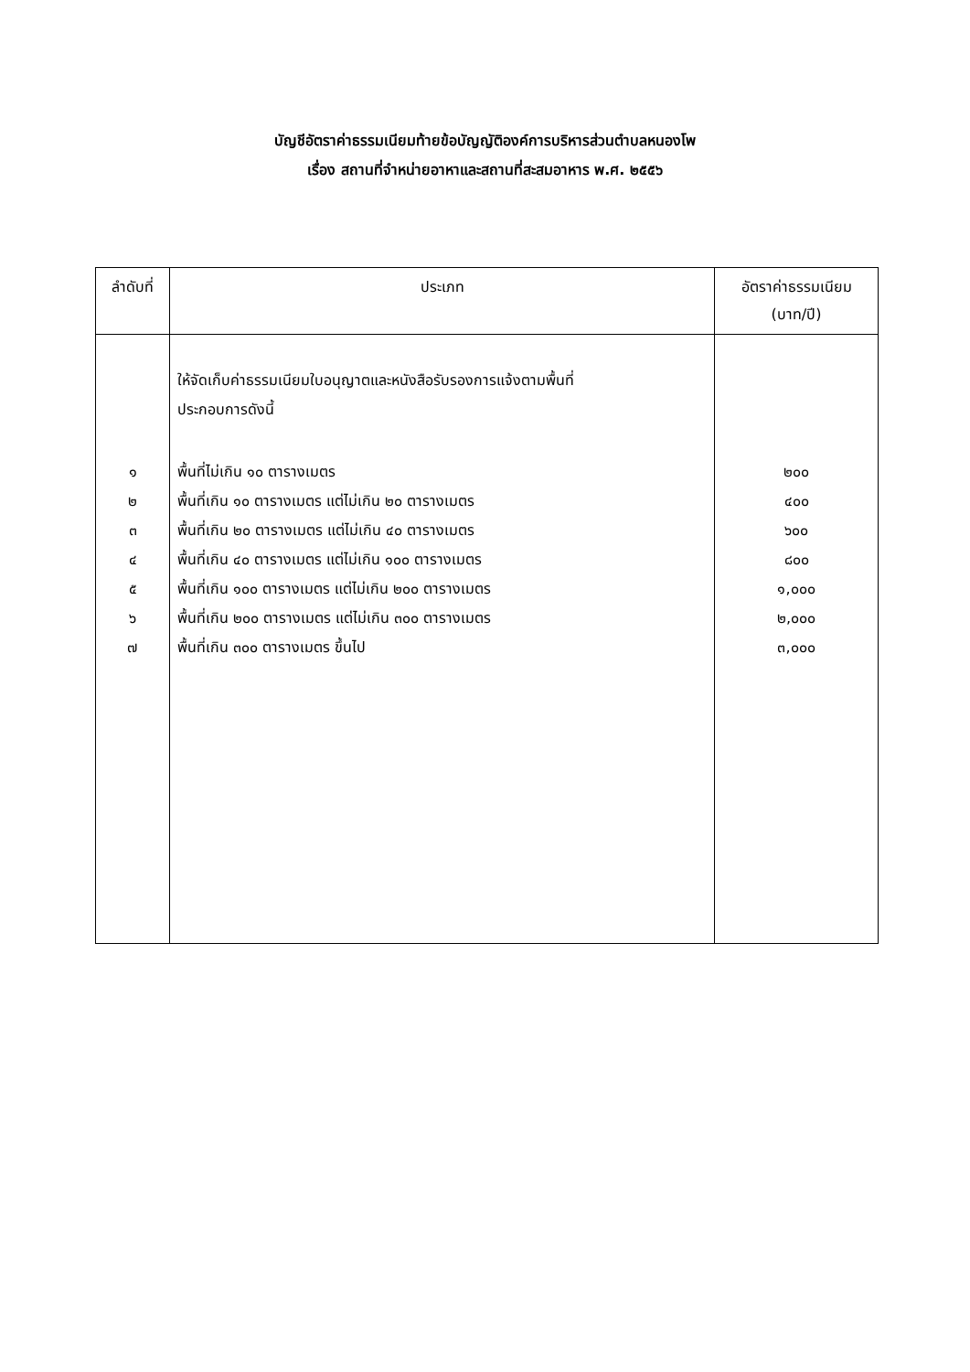บัญชีอัตราค่าธรรมเนียมท้ายข้อบัญญัติองค์การบริหารส่วนตำบลหนองโพ
เรื่อง สถานที่จำหน่ายอาหาและสถานที่สะสมอาหาร พ.ศ. ๒๕๕๖
| ลำดับที่ | ประเภท | อัตราค่าธรรมเนียม (บาท/ปี) |
| --- | --- | --- |
| ๑ ๒ ๓ ๔ ๕ ๖ ๗ | ให้จัดเก็บค่าธรรมเนียมใบอนุญาตและหนังสือรับรองการแจ้งตามพื้นที่ ประกอบการดังนี้ พื้นที่ไม่เกิน ๑๐ ตารางเมตร พื้นที่เกิน ๑๐ ตารางเมตร แต่ไม่เกิน ๒๐ ตารางเมตร พื้นที่เกิน ๒๐ ตารางเมตร แต่ไม่เกิน ๔๐ ตารางเมตร พื้นที่เกิน ๔๐ ตารางเมตร แต่ไม่เกิน ๑๐๐ ตารางเมตร พื้นที่เกิน ๑๐๐ ตารางเมตร แต่ไม่เกิน ๒๐๐ ตารางเมตร พื้นที่เกิน ๒๐๐ ตารางเมตร แต่ไม่เกิน ๓๐๐ ตารางเมตร พื้นที่เกิน ๓๐๐ ตารางเมตร ขึ้นไป | ๒๐๐ ๔๐๐ ๖๐๐ ๘๐๐ ๑,๐๐๐ ๒,๐๐๐ ๓,๐๐๐ |